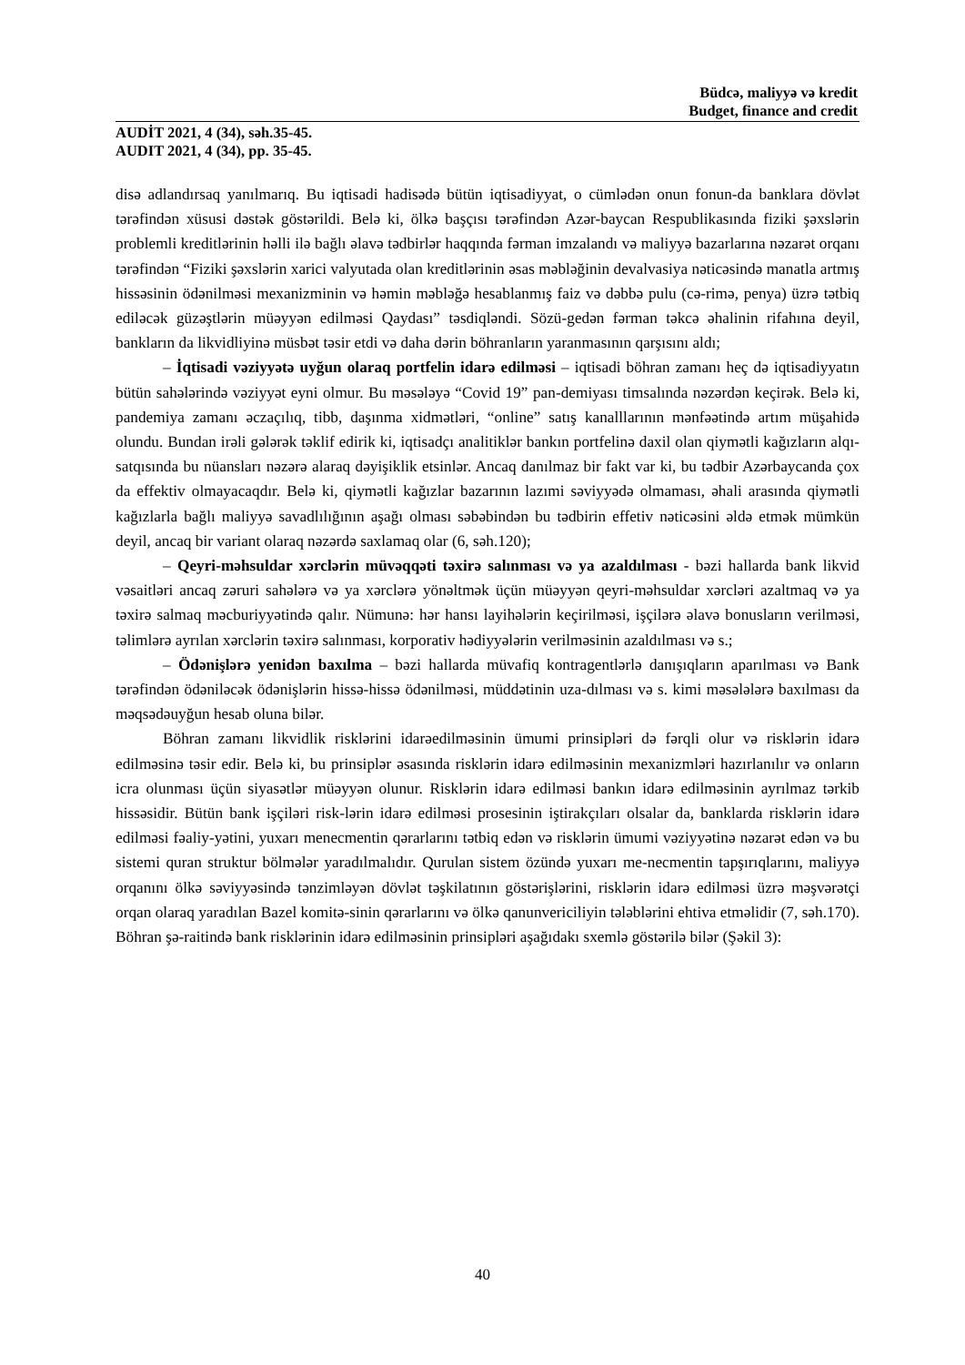Büdcə, maliyyə və kredit
Budget, finance and credit
AUDİT 2021, 4 (34), səh.35-45.
AUDIT 2021, 4 (34), pp. 35-45.
disə adlandırsaq yanılmarıq. Bu iqtisadi hadisədə bütün iqtisadiyyat, o cümlədən onun fonun-da banklara dövlət tərəfindən xüsusi dəstək göstərildi. Belə ki, ölkə başçısı tərəfindən Azər-baycan Respublikasında fiziki şəxslərin problemli kreditlərinin həlli ilə bağlı əlavə tədbirlər haqqında fərman imzalandı və maliyyə bazarlarına nəzarət orqanı tərəfindən “Fiziki şəxslərin xarici valyutada olan kreditlərinin əsas məbləğinin devalvasiya nəticəsində manatla artmış hissəsinin ödənilməsi mexanizminin və həmin məbləğə hesablanmış faiz və dəbbə pulu (cə-rimə, penya) üzrə tətbiq ediləcək güzəştlərin müəyyən edilməsi Qaydası” təsdiqləndi. Sözü-gedən fərman təkcə əhalinin rifahına deyil, bankların da likvidliyinə müsbət təsir etdi və daha dərin böhranların yaranmasının qarşısını aldı;
– İqtisadi vəziyyətə uyğun olaraq portfelin idarə edilməsi – iqtisadi böhran zamanı heç də iqtisadiyyatın bütün sahələrində vəziyyət eyni olmur. Bu məsələyə “Covid 19” pan-demiyası timsalında nəzərdən keçirək. Belə ki, pandemiya zamanı əczaçılıq, tibb, daşınma xidmətləri, “online” satış kanalllarının mənfəətində artım müşahidə olundu. Bundan irəli gələrək təklif edirik ki, iqtisadçı analitiklər bankın portfelinə daxil olan qiymətli kağızların alqı-satqısında bu nüansları nəzərə alaraq dəyişiklik etsinlər. Ancaq danılmaz bir fakt var ki, bu tədbir Azərbaycanda çox da effektiv olmayacaqdır. Belə ki, qiymətli kağızlar bazarının lazımi səviyyədə olmaması, əhali arasında qiymətli kağızlarla bağlı maliyyə savadlılığının aşağı olması səbəbindən bu tədbirin effetiv nəticəsini əldə etmək mümkün deyil, ancaq bir variant olaraq nəzərdə saxlamaq olar (6, səh.120);
– Qeyri-məhsuldar xərclərin müvəqqəti təxirə salınması və ya azaldılması - bəzi hallarda bank likvid vəsaitləri ancaq zəruri sahələrə və ya xərclərə yönəltmək üçün müəyyən qeyri-məhsuldar xərcləri azaltmaq və ya təxirə salmaq məcburiyyətində qalır. Nümunə: hər hansı layihələrin keçirilməsi, işçilərə əlavə bonusların verilməsi, təlimlərə ayrılan xərclərin təxirə salınması, korporativ hədiyyələrin verilməsinin azaldılması və s.;
– Ödənişlərə yenidən baxılma – bəzi hallarda müvafiq kontragentlərlə danışıqların aparılması və Bank tərəfindən ödəniləcək ödənişlərin hissə-hissə ödənilməsi, müddətinin uza-dılması və s. kimi məsələlərə baxılması da məqsədəuyğun hesab oluna bilər.
Böhran zamanı likvidlik risklərini idarəedilməsinin ümumi prinsipləri də fərqli olur və risklərin idarə edilməsinə təsir edir. Belə ki, bu prinsiplər əsasında risklərin idarə edilməsinin mexanizmləri hazırlanılır və onların icra olunması üçün siyasətlər müəyyən olunur. Risklərin idarə edilməsi bankın idarə edilməsinin ayrılmaz tərkib hissəsidir. Bütün bank işçiləri risk-lərin idarə edilməsi prosesinin iştirakçıları olsalar da, banklarda risklərin idarə edilməsi fəaliy-yətini, yuxarı menecmentin qərarlarını tətbiq edən və risklərin ümumi vəziyyətinə nəzarət edən və bu sistemi quran struktur bölmələr yaradılmalıdır. Qurulan sistem özündə yuxarı me-necmentin tapşırıqlarını, maliyyə orqanını ölkə səviyyəsində tənzimləyən dövlət təşkilatının göstərişlərini, risklərin idarə edilməsi üzrə məşvərətçi orqan olaraq yaradılan Bazel komitə-sinin qərarlarını və ölkə qanunvericiliyin tələblərini ehtiva etməlidir (7, səh.170). Böhran şə-raitində bank risklərinin idarə edilməsinin prinsipləri aşağıdakı sxemlə göstərilə bilər (Şəkil 3):
40